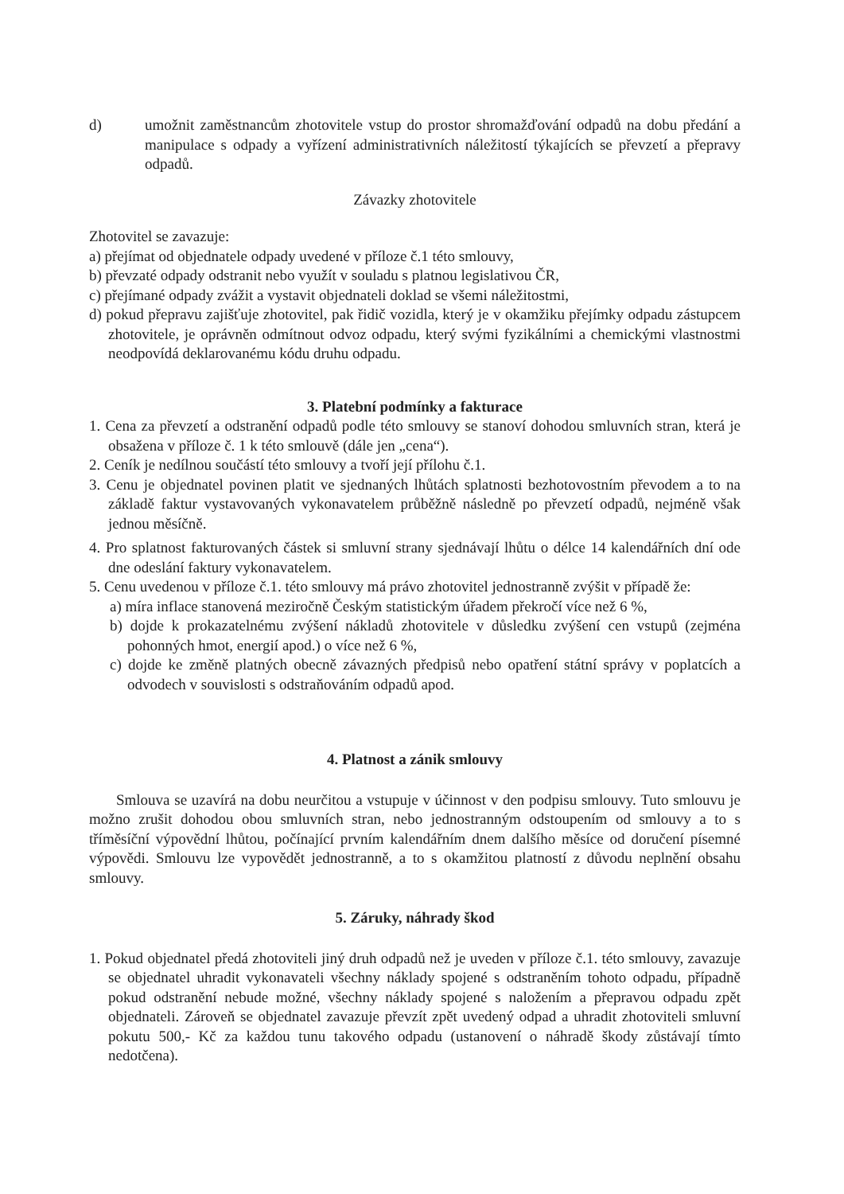d) umožnit zaměstnancům zhotovitele vstup do prostor shromažďování odpadů na dobu předání a manipulace s odpady a vyřízení administrativních náležitostí týkajících se převzetí a přepravy odpadů.
Závazky zhotovitele
Zhotovitel se zavazuje:
a) přejímat od objednatele odpady uvedené v příloze č.1 této smlouvy,
b) převzaté odpady odstranit nebo využít v souladu s platnou legislativou ČR,
c) přejímané odpady zvážit a vystavit objednateli doklad se všemi náležitostmi,
d) pokud přepravu zajišťuje zhotovitel, pak řidič vozidla, který je v okamžiku přejímky odpadu zástupcem zhotovitele, je oprávněn odmítnout odvoz odpadu, který svými fyzikálními a chemickými vlastnostmi neodpovídá deklarovanému kódu druhu odpadu.
3. Platební podmínky a fakturace
1. Cena za převzetí a odstranění odpadů podle této smlouvy se stanoví dohodou smluvních stran, která je obsažena v příloze č. 1 k této smlouvě (dále jen „cena“).
2. Ceník je nedílnou součástí této smlouvy a tvoří její přílohu č.1.
3. Cenu je objednatel povinen platit ve sjednaných lhůtách splatnosti bezhotovostním převodem a to na základě faktur vystavovaných vykonavatelem průběžně následně po převzetí odpadů, nejméně však jednou měsíčně.
4. Pro splatnost fakturovaných částek si smluvní strany sjednávají lhůtu o délce 14 kalendářních dní ode dne odeslání faktury vykonavatelem.
5. Cenu uvedenou v příloze č.1. této smlouvy má právo zhotovitel jednostranně zvýšit v případě že:
a) míra inflace stanovená meziročně Českým statistickým úřadem překročí více než 6 %,
b) dojde k prokazatelnému zvýšení nákladů zhotovitele v důsledku zvýšení cen vstupů (zejména pohonných hmot, energií apod.) o více než 6 %,
c) dojde ke změně platných obecně závazných předpisů nebo opatření státní správy v poplatcích a odvodech v souvislosti s odstraňováním odpadů apod.
4. Platnost a zánik smlouvy
Smlouva se uzavírá na dobu neurčitou a vstupuje v účinnost v den podpisu smlouvy. Tuto smlouvu je možno zrušit dohodou obou smluvních stran, nebo jednostranným odstoupením od smlouvy a to s tříměsíční výpovědní lhůtou, počínající prvním kalendářním dnem dalšího měsíce od doručení písemné výpovědi. Smlouvu lze vypovědět jednostranně, a to s okamžitou platností z důvodu neplnění obsahu smlouvy.
5. Záruky, náhrady škod
1. Pokud objednatel předá zhotoviteli jiný druh odpadů než je uveden v příloze č.1. této smlouvy, zavazuje se objednatel uhradit vykonavateli všechny náklady spojené s odstraněním tohoto odpadu, případně pokud odstranění nebude možné, všechny náklady spojené s naložením a přepravou odpadu zpět objednateli. Zároveň se objednatel zavazuje převzít zpět uvedený odpad a uhradit zhotoviteli smluvní pokutu 500,- Kč za každou tunu takového odpadu (ustanovení o náhradě škody zůstávají tímto nedotčena).